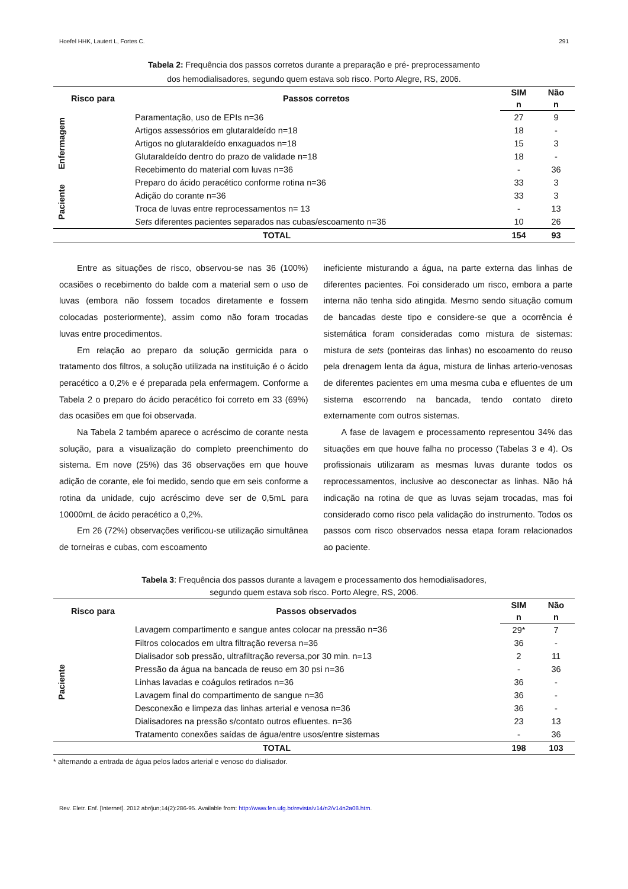Hoefel HHK, Lautert L, Fortes C. 291
Tabela 2: Frequência dos passos corretos durante a preparação e pré- preprocessamento
dos hemodialisadores, segundo quem estava sob risco. Porto Alegre, RS, 2006.
| Risco para | Passos corretos | SIM | Não |
| --- | --- | --- | --- |
| | | n | n |
| Enfermagem | Paramentação, uso de EPIs n=36 | 27 | 9 |
| | Artigos assessórios em glutaraldeído n=18 | 18 | - |
| | Artigos no glutaraldeído enxaguados n=18 | 15 | 3 |
| | Glutaraldeído dentro do prazo de validade n=18 | 18 | - |
| | Recebimento do material com luvas n=36 | - | 36 |
| Paciente | Preparo do ácido peracético conforme rotina n=36 | 33 | 3 |
| | Adição do corante n=36 | 33 | 3 |
| | Troca de luvas entre reprocessamentos n= 13 | - | 13 |
| | Sets diferentes pacientes separados nas cubas/escoamento n=36 | 10 | 26 |
| TOTAL | | 154 | 93 |
Entre as situações de risco, observou-se nas 36 (100%) ocasiões o recebimento do balde com a material sem o uso de luvas (embora não fossem tocados diretamente e fossem colocadas posteriormente), assim como não foram trocadas luvas entre procedimentos.
Em relação ao preparo da solução germicida para o tratamento dos filtros, a solução utilizada na instituição é o ácido peracético a 0,2% e é preparada pela enfermagem. Conforme a Tabela 2 o preparo do ácido peracético foi correto em 33 (69%) das ocasiões em que foi observada.
Na Tabela 2 também aparece o acréscimo de corante nesta solução, para a visualização do completo preenchimento do sistema. Em nove (25%) das 36 observações em que houve adição de corante, ele foi medido, sendo que em seis conforme a rotina da unidade, cujo acréscimo deve ser de 0,5mL para 10000mL de ácido peracético a 0,2%.
Em 26 (72%) observações verificou-se utilização simultânea de torneiras e cubas, com escoamento
ineficiente misturando a água, na parte externa das linhas de diferentes pacientes. Foi considerado um risco, embora a parte interna não tenha sido atingida. Mesmo sendo situação comum de bancadas deste tipo e considere-se que a ocorrência é sistemática foram consideradas como mistura de sistemas: mistura de sets (ponteiras das linhas) no escoamento do reuso pela drenagem lenta da água, mistura de linhas arterio-venosas de diferentes pacientes em uma mesma cuba e efluentes de um sistema escorrendo na bancada, tendo contato direto externamente com outros sistemas.
A fase de lavagem e processamento representou 34% das situações em que houve falha no processo (Tabelas 3 e 4). Os profissionais utilizaram as mesmas luvas durante todos os reprocessamentos, inclusive ao desconectar as linhas. Não há indicação na rotina de que as luvas sejam trocadas, mas foi considerado como risco pela validação do instrumento. Todos os passos com risco observados nessa etapa foram relacionados ao paciente.
Tabela 3: Frequência dos passos durante a lavagem e processamento dos hemodialisadores,
segundo quem estava sob risco. Porto Alegre, RS, 2006.
| Risco para | Passos observados | SIM | Não |
| --- | --- | --- | --- |
| | | n | n |
| Paciente | Lavagem compartimento e sangue antes colocar na pressão n=36 | 29* | 7 |
| | Filtros colocados em ultra filtração reversa n=36 | 36 | - |
| | Dialisador sob pressão, ultrafiltração reversa,por 30 min. n=13 | 2 | 11 |
| | Pressão da água na bancada de reuso em 30 psi n=36 | - | 36 |
| | Linhas lavadas e coágulos retirados n=36 | 36 | - |
| | Lavagem final do compartimento de sangue n=36 | 36 | - |
| | Desconexão e limpeza das linhas arterial e venosa n=36 | 36 | - |
| | Dialisadores na pressão s/contato outros efluentes. n=36 | 23 | 13 |
| | Tratamento conexões saídas de água/entre usos/entre sistemas | - | 36 |
| TOTAL | | 198 | 103 |
* alternando a entrada de água pelos lados arterial e venoso do dialisador.
Rev. Eletr. Enf. [Internet]. 2012 abr/jun;14(2):286-95. Available from: http://www.fen.ufg.br/revista/v14/n2/v14n2a08.htm.